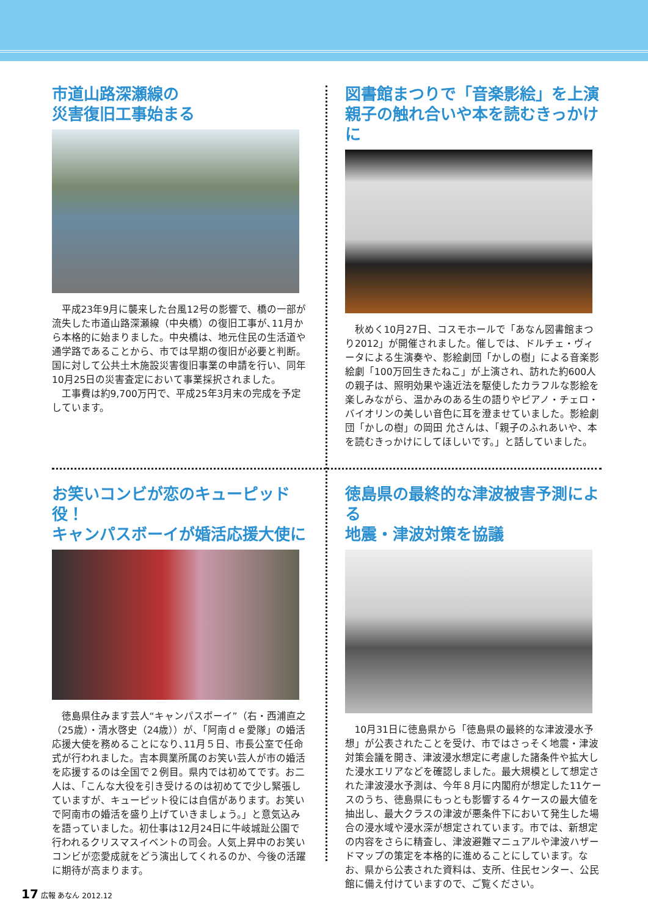市道山路深瀬線の
災害復旧工事始まる
平成23年9月に襲来した台風12号の影響で、橋の一部が流失した市道山路深瀬線（中央橋）の復旧工事が､11月から本格的に始まりました。中央橋は、地元住民の生活道や通学路であることから、市では早期の復旧が必要と判断。国に対して公共土木施設災害復旧事業の申請を行い、同年10月25日の災害査定において事業採択されました。
工事費は約9,700万円で、平成25年3月末の完成を予定しています。
図書館まつりで「音楽影絵」を上演
親子の触れ合いや本を読むきっかけに
秋めく10月27日、コスモホールで「あなん図書館まつり2012」が開催されました。催しでは、ドルチェ・ヴィータによる生演奏や、影絵劇団「かしの樹」による音楽影絵劇「100万回生きたねこ」が上演され、訪れた約600人の親子は、照明効果や遠近法を駆使したカラフルな影絵を楽しみながら、温かみのある生の語りやピアノ・チェロ・バイオリンの美しい音色に耳を澄ませていました。影絵劇団「かしの樹」の岡田 允さんは、「親子のふれあいや、本を読むきっかけにしてほしいです。」と話していました。
お笑いコンビが恋のキューピッド役！
キャンパスボーイが婚活応援大使に
徳島県住みます芸人“キャンパスボーイ”（右・西浦直之（25歳）・清水啓史（24歳））が、「阿南ｄｅ愛隊」の婚活応援大使を務めることになり､11月５日、市長公室で任命式が行われました。吉本興業所属のお笑い芸人が市の婚活を応援するのは全国で２例目。県内では初めてです。お二人は、「こんな大役を引き受けるのは初めてで少し緊張していますが、キューピット役には自信があります。お笑いで阿南市の婚活を盛り上げていきましょう。」と意気込みを語っていました。初仕事は12月24日に牛岐城趾公園で行われるクリスマスイベントの司会。人気上昇中のお笑いコンビが恋愛成就をどう演出してくれるのか、今後の活躍に期待が高まります。
徳島県の最終的な津波被害予測による
地震・津波対策を協議
10月31日に徳島県から「徳島県の最終的な津波浸水予想」が公表されたことを受け、市ではさっそく地震・津波対策会議を開き、津波浸水想定に考慮した諸条件や拡大した浸水エリアなどを確認しました。最大規模として想定された津波浸水予測は、今年８月に内閣府が想定した11ケースのうち、徳島県にもっとも影響する４ケースの最大値を抽出し、最大クラスの津波が悪条件下において発生した場合の浸水域や浸水深が想定されています。市では、新想定の内容をさらに精査し、津波避難マニュアルや津波ハザードマップの策定を本格的に進めることにしています。なお、県から公表された資料は、支所、住民センター、公民館に備え付けていますので、ご覧ください。
17 広報 あなん 2012.12